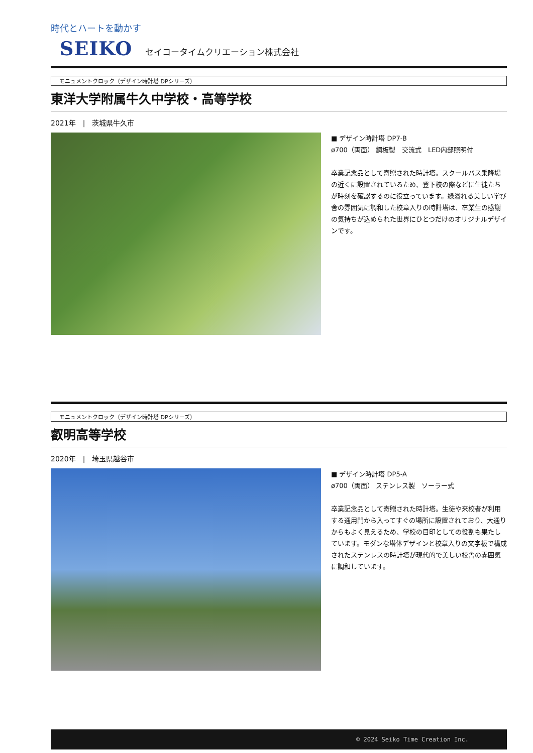時代とハートを動かす
SEIKO セイコータイムクリエーション株式会社
モニュメントクロック（デザイン時計塔 DPシリーズ）
東洋大学附属牛久中学校・高等学校
2021年　|　茨城県牛久市
■ デザイン時計塔 DP7-B
ø700（両面） 鋼板製　交流式　LED内部照明付
卒業記念品として寄贈された時計塔。スクールバス乗降場の近くに設置されているため、登下校の際などに生徒たちが時刻を確認するのに役立っています。緑溢れる美しい学び舎の雰囲気に調和した校章入りの時計塔は、卒業生の感謝の気持ちが込められた世界にひとつだけのオリジナルデザインです。
モニュメントクロック（デザイン時計塔 DPシリーズ）
叡明高等学校
2020年　|　埼玉県越谷市
■ デザイン時計塔 DP5-A
ø700（両面） ステンレス製　ソーラー式
卒業記念品として寄贈された時計塔。生徒や来校者が利用する通用門から入ってすぐの場所に設置されており、大通りからもよく見えるため、学校の目印としての役割も果たしています。モダンな塔体デザインと校章入りの文字板で構成されたステンレスの時計塔が現代的で美しい校舎の雰囲気に調和しています。
© 2024 Seiko Time Creation Inc.